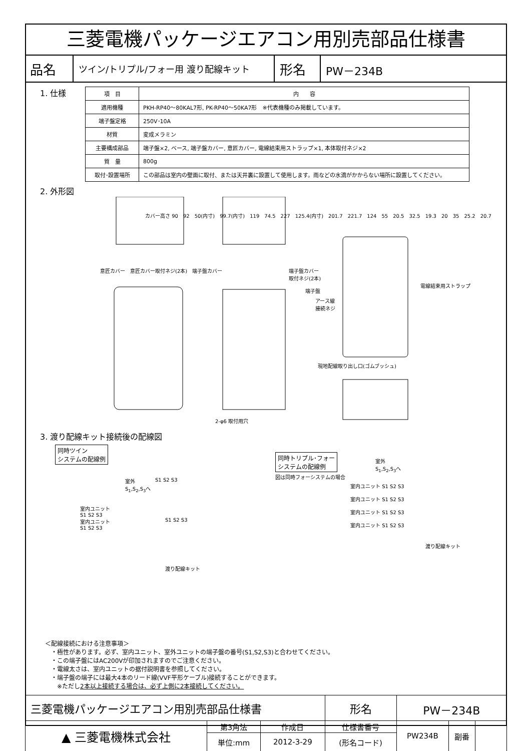三菱電機パッケージエアコン用別売部品仕様書
| 品名 | ツイン/トリプル/フォー用 渡り配線キット | 形名 | PW－234B |
1. 仕様
| 項 目 | 内 容 |
| --- | --- |
| 適用機種 | PKH-RP40～80KAL7形, PK-RP40～50KA7形 ※代表機種のみ掲載しています。 |
| 端子盤定格 | 250V･10A |
| 材質 | 変成メラミン |
| 主要構成部品 | 端子盤×2, ベース, 端子盤カバー, 意匠カバー, 電線結束用ストラップ×1, 本体取付ネジ×2 |
| 質 量 | 800g |
| 取付･設置場所 | この部品は室内の壁面に取付、または天井裏に設置して使用します。雨などの水滴がかからない場所に設置してください。 |
2. 外形図
意匠カバー　意匠カバー取付ネジ(2本)　端子盤カバー
端子盤カバー
取付ネジ(2本)
電線結束用ストラップ
端子盤
アース線
接続ネジ
現地配線取り出し口(ゴムブッシュ)
2-φ6 取付用穴
カバー高さ 90　92　50(内寸)　99.7(内寸)　119　74.5　227　125.4(内寸)　201.7　221.7　124　55　20.5　32.5　19.3　20　35　25.2　20.7
3. 渡り配線キット接続後の配線図
同時ツイン
システムの配線例
同時トリプル･フォー
システムの配線例
図は同時フォーシステムの場合
室外
S<sub>1</sub>,S<sub>2</sub>,S<sub>3</sub>へ
S1 S2 S3
室内ユニット
S1 S2 S3
室内ユニット
S1 S2 S3
S1 S2 S3
渡り配線キット
室外
S<sub>1</sub>,S<sub>2</sub>,S<sub>3</sub>へ
室内ユニット S1 S2 S3
室内ユニット S1 S2 S3
室内ユニット S1 S2 S3
室内ユニット S1 S2 S3
渡り配線キット
＜配線接続における注意事項＞
　・極性があります。必ず、室内ユニット、室外ユニットの端子盤の番号(S1,S2,S3)と合わせてください。
　・この端子盤にはAC200Vが印加されますのでご注意ください。
　・電線太さは、室内ユニットの据付説明書を参照してください。
　・端子盤の端子には最大4本のリード線(VVF平形ケーブル)接続することができます。
　　※ただし2本以上接続する場合は、必ず上側に2本接続してください。
| 三菱電機パッケージエアコン用別売部品仕様書 | | | 形名 | PW－234B | | |
| ▲ 三菱電機株式会社 | 第3角法 | 作成日 | 仕様書番号 | PW234B | 副番 | |
| | 単位:mm | 2012-3-29 | (形名コード) | | | |